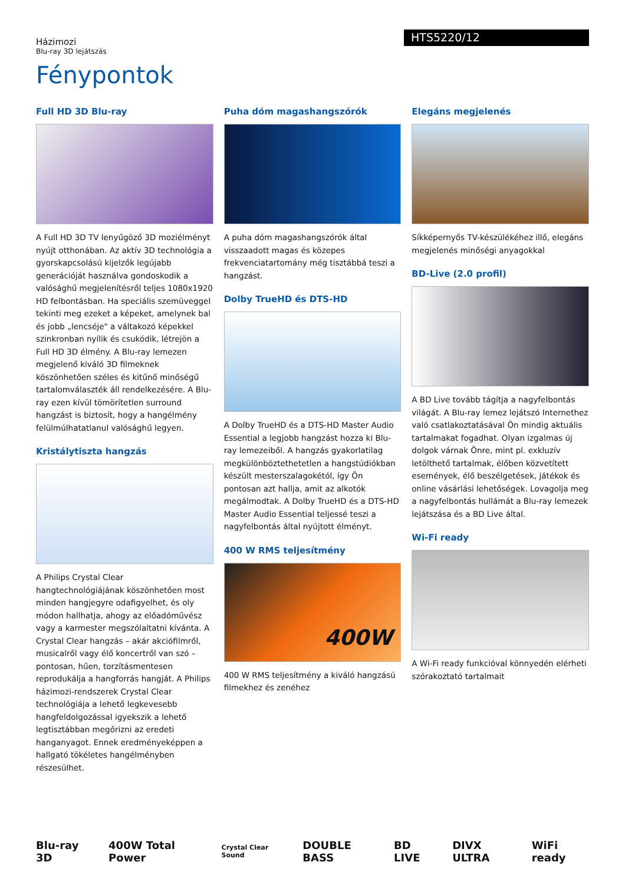Házimozi
Blu-ray 3D lejátszás
HTS5220/12
Fénypontok
Full HD 3D Blu-ray
A Full HD 3D TV lenyűgöző 3D moziélményt nyújt otthonában. Az aktív 3D technológia a gyorskapcsolású kijelzők legújabb generációját használva gondoskodik a valósághű megjelenítésről teljes 1080x1920 HD felbontásban. Ha speciális szemüveggel tekinti meg ezeket a képeket, amelynek bal és jobb „lencséje" a váltakozó képekkel szinkronban nyílik és csukódik, létrejön a Full HD 3D élmény. A Blu-ray lemezen megjelenő kiváló 3D filmeknek köszönhetően széles és kitűnő minőségű tartalomválaszték áll rendelkezésére. A Blu-ray ezen kívül tömörítetlen surround hangzást is biztosít, hogy a hangélmény felülmúlhatatlanul valósághű legyen.
Kristálytiszta hangzás
A Philips Crystal Clear hangtechnológiájának köszönhetően most minden hangjegyre odafigyelhet, és oly módon hallhatja, ahogy az előadóművész vagy a karmester megszólaltatni kívánta. A Crystal Clear hangzás – akár akciófilmről, musicalről vagy élő koncertről van szó – pontosan, hűen, torzításmentesen reprodukálja a hangforrás hangját. A Philips házimozi-rendszerek Crystal Clear technológiája a lehető legkevesebb hangfeldolgozással igyekszik a lehető legtisztábban megőrizni az eredeti hanganyagot. Ennek eredményeképpen a hallgató tökéletes hangélményben részesülhet.
Puha dóm magashangszórók
A puha dóm magashangszórók által visszaadott magas és közepes frekvenciatartomány még tisztábbá teszi a hangzást.
Dolby TrueHD és DTS-HD
A Dolby TrueHD és a DTS-HD Master Audio Essential a legjobb hangzást hozza ki Blu-ray lemezeiből. A hangzás gyakorlatilag megkülönböztethetetlen a hangstúdiókban készült mesterszalagokétól, így Ön pontosan azt hallja, amit az alkotók megálmodtak. A Dolby TrueHD és a DTS-HD Master Audio Essential teljessé teszi a nagyfelbontás által nyújtott élményt.
400 W RMS teljesítmény
400W
400 W RMS teljesítmény a kiváló hangzású filmekhez és zenéhez
Elegáns megjelenés
Síkképernyős TV-készülékéhez illő, elegáns megjelenés minőségi anyagokkal
BD-Live (2.0 profil)
A BD Live tovább tágítja a nagyfelbontás világát. A Blu-ray lemez lejátszó Internethez való csatlakoztatásával Ön mindig aktuális tartalmakat fogadhat. Olyan izgalmas új dolgok várnak Önre, mint pl. exkluzív letölthető tartalmak, élőben közvetített események, élő beszélgetések, játékok és online vásárlási lehetőségek. Lovagolja meg a nagyfelbontás hullámát a Blu-ray lemezek lejátszása és a BD Live által.
Wi-Fi ready
A Wi-Fi ready funkcióval könnyedén elérheti szórakoztató tartalmait
Blu-ray 3D 400W Total Power Crystal Clear Sound DOUBLE BASS BD LIVE DIVX ULTRA WiFi ready